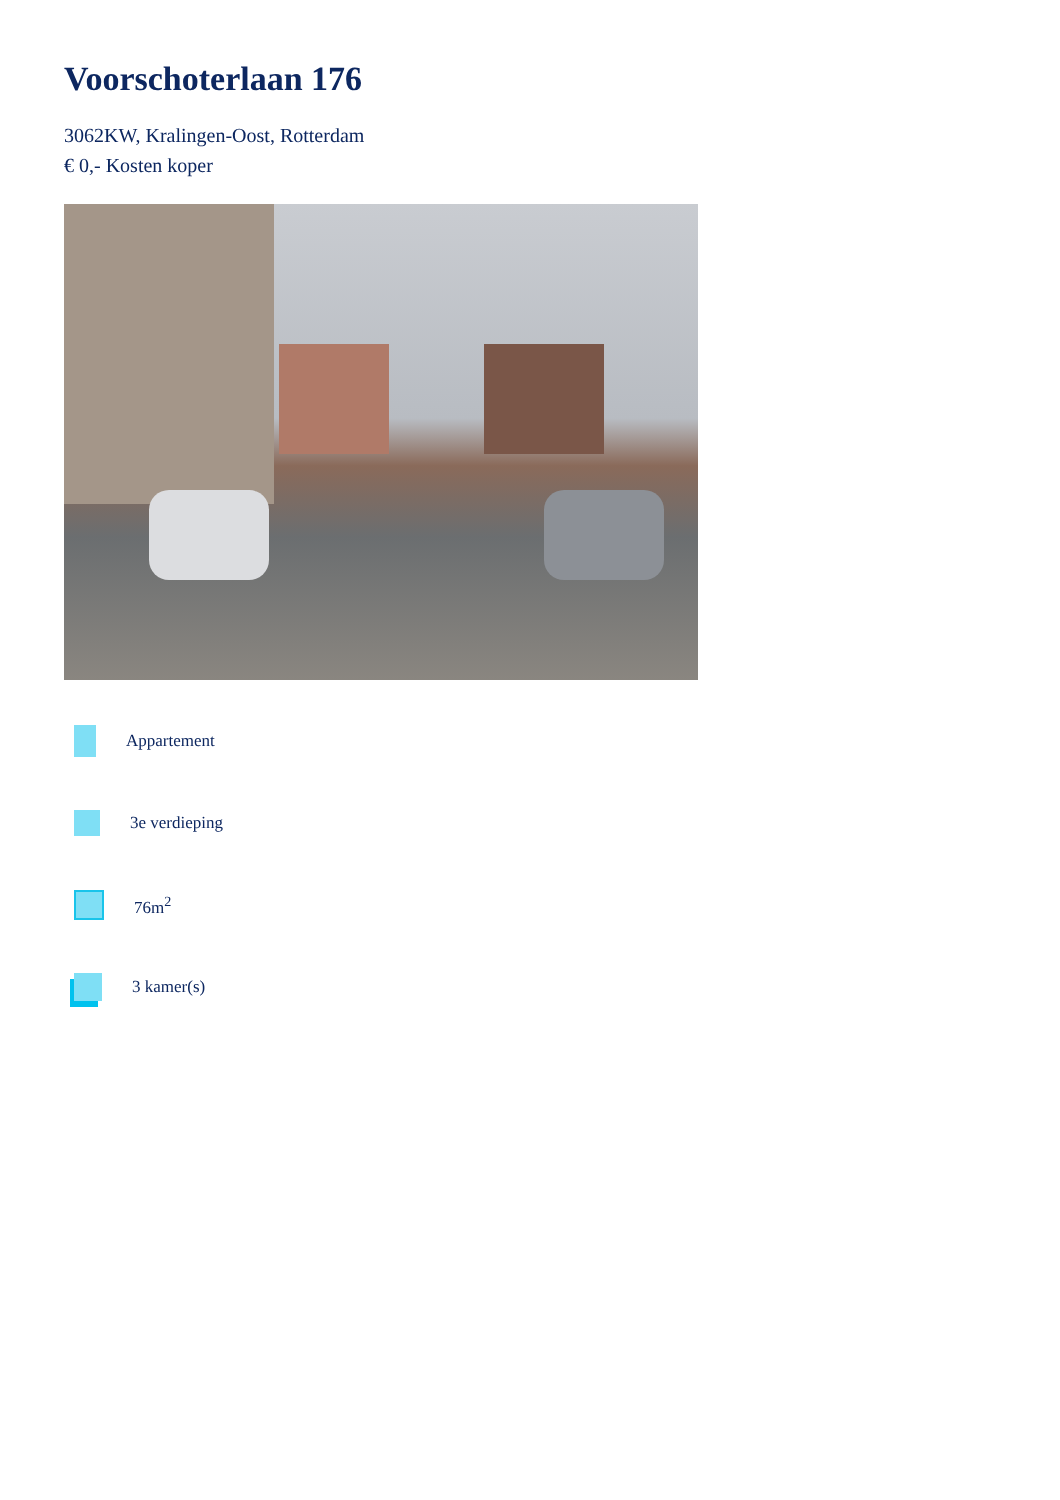Voorschoterlaan 176
3062KW, Kralingen-Oost, Rotterdam
€ 0,- Kosten koper
Appartement
3e verdieping
76m<sup>2</sup>
3 kamer(s)